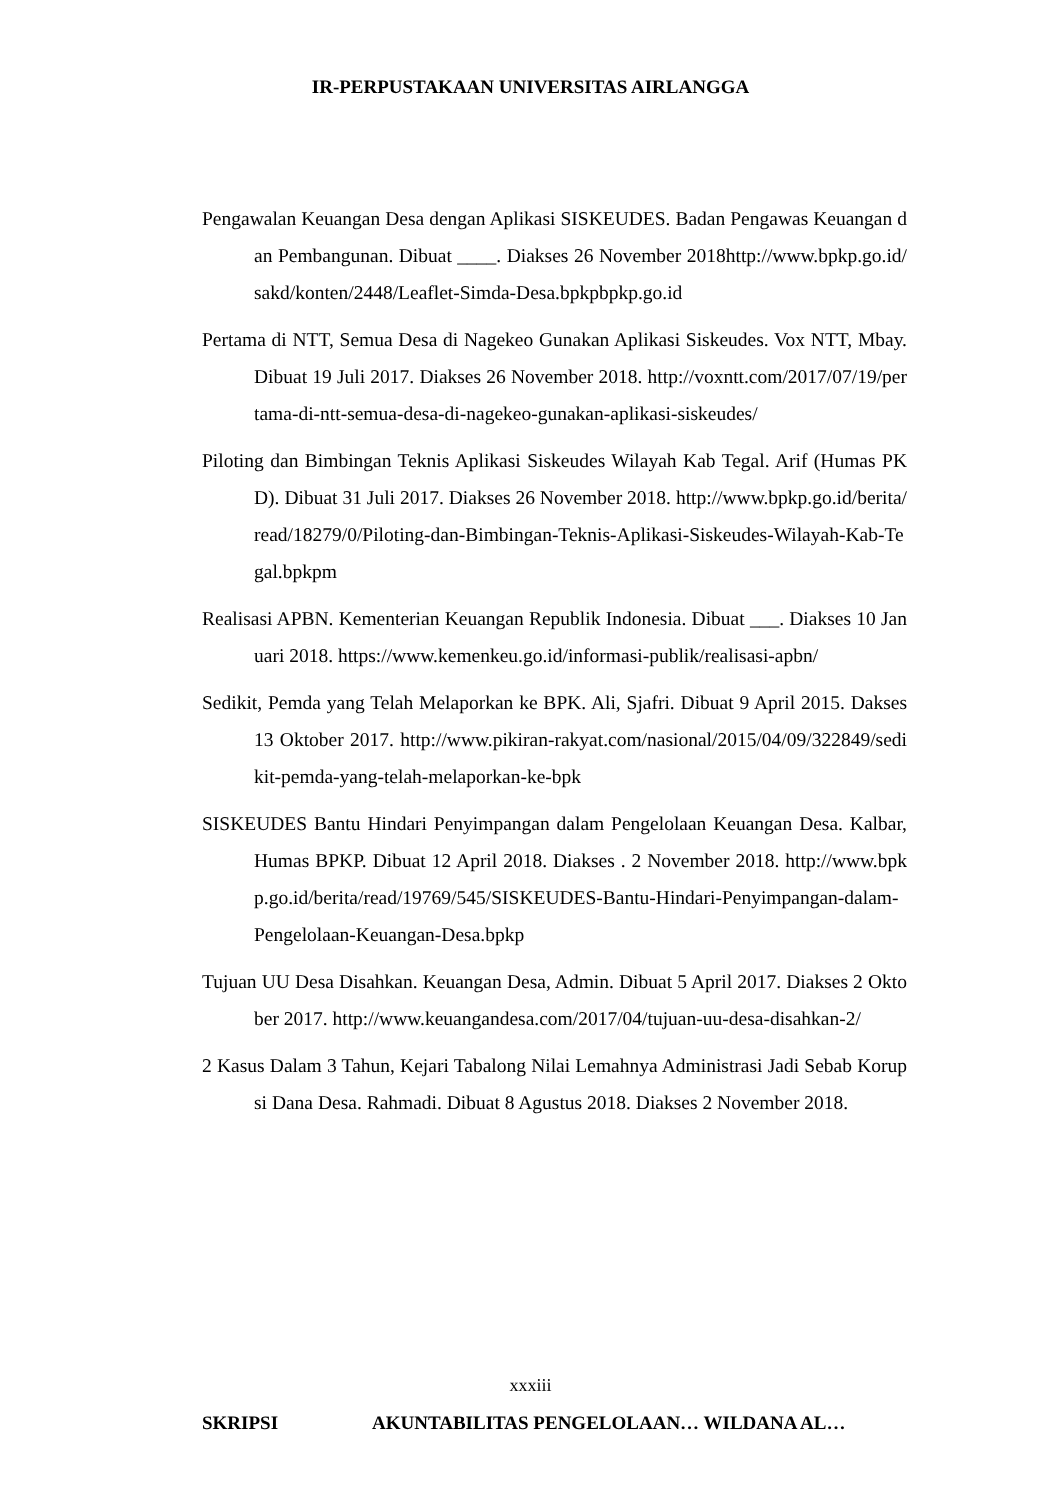IR-PERPUSTAKAAN UNIVERSITAS AIRLANGGA
Pengawalan Keuangan Desa dengan Aplikasi SISKEUDES. Badan Pengawas Keuangan dan Pembangunan. Dibuat ____. Diakses 26 November 2018http://www.bpkp.go.id/sakd/konten/2448/Leaflet-Simda-Desa.bpkpbpkp.go.id
Pertama di NTT, Semua Desa di Nagekeo Gunakan Aplikasi Siskeudes. Vox NTT, Mbay. Dibuat 19 Juli 2017. Diakses 26 November 2018. http://voxntt.com/2017/07/19/pertama-di-ntt-semua-desa-di-nagekeo-gunakan-aplikasi-siskeudes/
Piloting dan Bimbingan Teknis Aplikasi Siskeudes Wilayah Kab Tegal. Arif (Humas PKD). Dibuat 31 Juli 2017. Diakses 26 November 2018. http://www.bpkp.go.id/berita/read/18279/0/Piloting-dan-Bimbingan-Teknis-Aplikasi-Siskeudes-Wilayah-Kab-Tegal.bpkpm
Realisasi APBN. Kementerian Keuangan Republik Indonesia. Dibuat ___. Diakses 10 Januari 2018. https://www.kemenkeu.go.id/informasi-publik/realisasi-apbn/
Sedikit, Pemda yang Telah Melaporkan ke BPK. Ali, Sjafri. Dibuat 9 April 2015. Dakses 13 Oktober 2017. http://www.pikiran-rakyat.com/nasional/2015/04/09/322849/sedikit-pemda-yang-telah-melaporkan-ke-bpk
SISKEUDES Bantu Hindari Penyimpangan dalam Pengelolaan Keuangan Desa. Kalbar, Humas BPKP. Dibuat 12 April 2018. Diakses . 2 November 2018. http://www.bpkp.go.id/berita/read/19769/545/SISKEUDES-Bantu-Hindari-Penyimpangan-dalam-Pengelolaan-Keuangan-Desa.bpkp
Tujuan UU Desa Disahkan. Keuangan Desa, Admin. Dibuat 5 April 2017. Diakses 2 Oktober 2017. http://www.keuangandesa.com/2017/04/tujuan-uu-desa-disahkan-2/
2 Kasus Dalam 3 Tahun, Kejari Tabalong Nilai Lemahnya Administrasi Jadi Sebab Korupsi Dana Desa. Rahmadi. Dibuat 8 Agustus 2018. Diakses 2 November 2018.
xxxiii
SKRIPSI AKUNTABILITAS PENGELOLAAN… WILDANA AL…